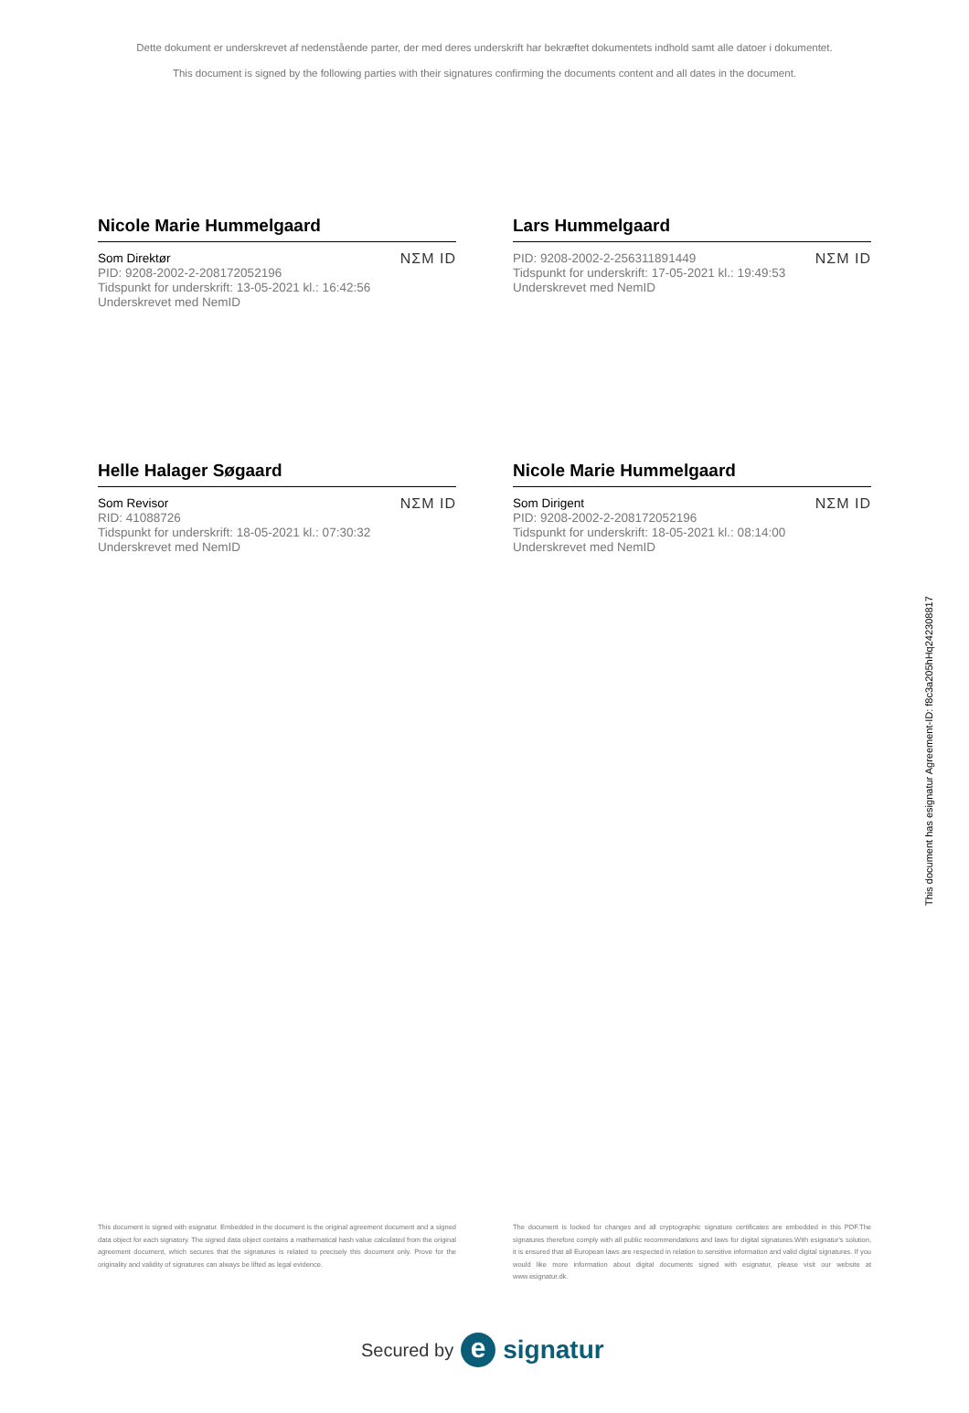Dette dokument er underskrevet af nedenstående parter, der med deres underskrift har bekræftet dokumentets indhold samt alle datoer i dokumentet.
This document is signed by the following parties with their signatures confirming the documents content and all dates in the document.
Nicole Marie Hummelgaard
Som Direktør
PID: 9208-2002-2-208172052196
Tidspunkt for underskrift: 13-05-2021 kl.: 16:42:56
Underskrevet med NemID
NΣM ID
Lars Hummelgaard
PID: 9208-2002-2-256311891449
Tidspunkt for underskrift: 17-05-2021 kl.: 19:49:53
Underskrevet med NemID
NΣM ID
Helle Halager Søgaard
Som Revisor
RID: 41088726
Tidspunkt for underskrift: 18-05-2021 kl.: 07:30:32
Underskrevet med NemID
NΣM ID
Nicole Marie Hummelgaard
Som Dirigent
PID: 9208-2002-2-208172052196
Tidspunkt for underskrift: 18-05-2021 kl.: 08:14:00
Underskrevet med NemID
NΣM ID
This document has esignatur Agreement-ID: f8c3a205hHq242308817
This document is signed with esignatur. Embedded in the document is the original agreement document and a signed data object for each signatory. The signed data object contains a mathematical hash value calculated from the original agreement document, which secures that the signatures is related to precisely this document only. Prove for the originality and validity of signatures can always be lifted as legal evidence.
The document is locked for changes and all cryptographic signature certificates are embedded in this PDF.The signatures therefore comply with all public recommendations and laws for digital signatures.With esignatur's solution, it is ensured that all European laws are respected in relation to sensitive information and valid digital signatures. If you would like more information about digital documents signed with esignatur, please visit our website at www.esignatur.dk.
Secured by
e
signatur